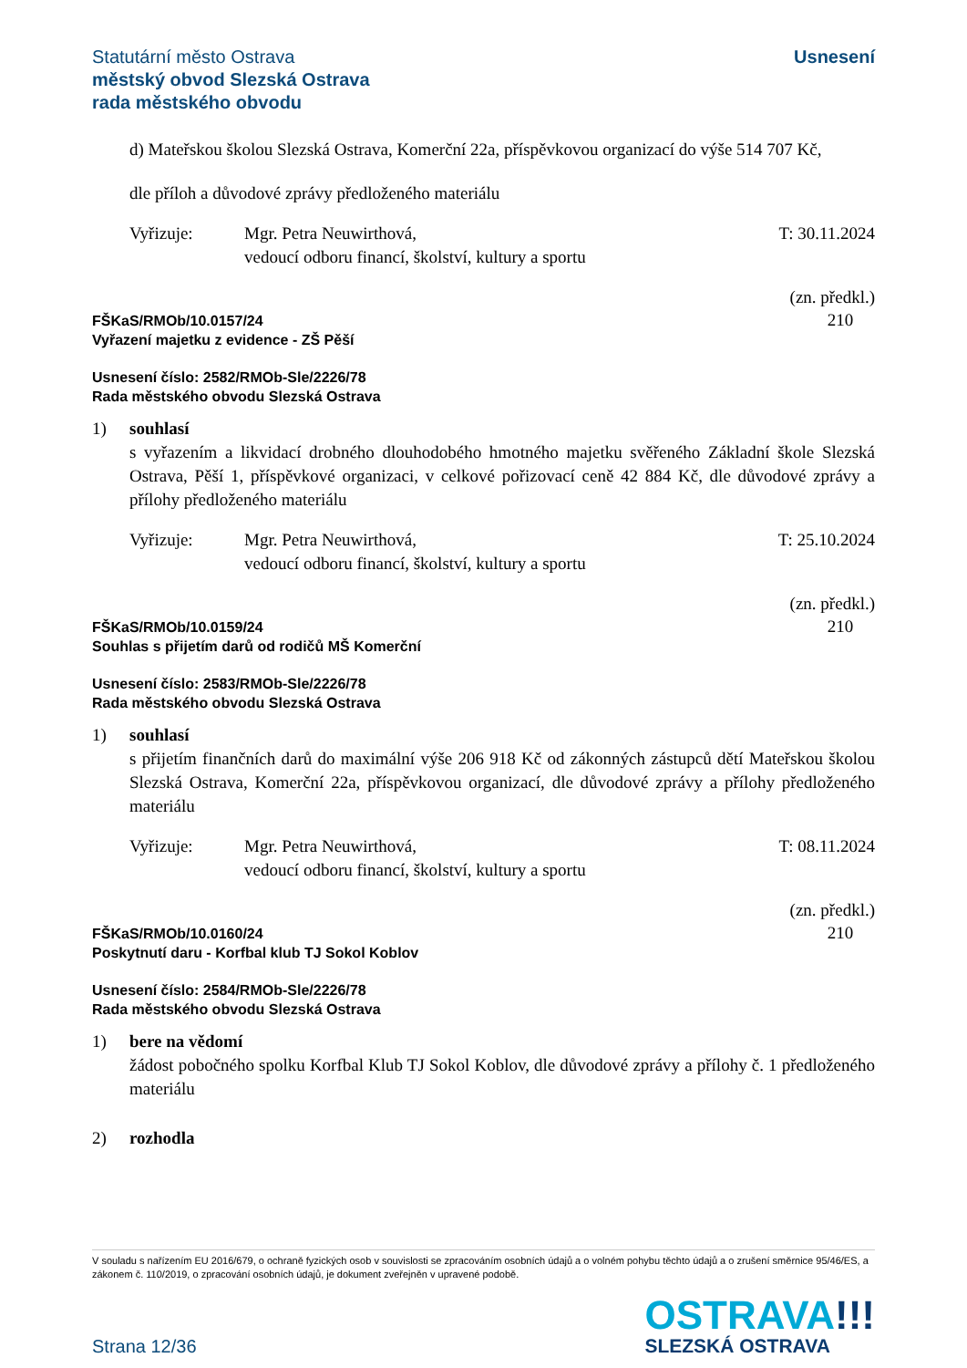Statutární město Ostrava
městský obvod Slezská Ostrava
rada městského obvodu
Usnesení
d) Mateřskou školou Slezská Ostrava, Komerční 22a, příspěvkovou organizací do výše 514 707 Kč,
dle příloh a důvodové zprávy předloženého materiálu
Vyřizuje: Mgr. Petra Neuwirthová,
vedoucí odboru financí, školství, kultury a sportu
T: 30.11.2024
(zn. předkl.)
210
FŠKaS/RMOb/10.0157/24
Vyřazení majetku z evidence - ZŠ Pěší
Usnesení číslo: 2582/RMOb-Sle/2226/78
Rada městského obvodu Slezská Ostrava
1) souhlasí
s vyřazením a likvidací drobného dlouhodobého hmotného majetku svěřeného Základní škole Slezská Ostrava, Pěší 1, příspěvkové organizaci, v celkové pořizovací ceně 42 884 Kč, dle důvodové zprávy a přílohy předloženého materiálu
Vyřizuje: Mgr. Petra Neuwirthová,
vedoucí odboru financí, školství, kultury a sportu
T: 25.10.2024
(zn. předkl.)
210
FŠKaS/RMOb/10.0159/24
Souhlas s přijetím darů od rodičů MŠ Komerční
Usnesení číslo: 2583/RMOb-Sle/2226/78
Rada městského obvodu Slezská Ostrava
1) souhlasí
s přijetím finančních darů do maximální výše 206 918 Kč od zákonných zástupců dětí Mateřskou školou Slezská Ostrava, Komerční 22a, příspěvkovou organizací, dle důvodové zprávy a přílohy předloženého materiálu
Vyřizuje: Mgr. Petra Neuwirthová,
vedoucí odboru financí, školství, kultury a sportu
T: 08.11.2024
(zn. předkl.)
210
FŠKaS/RMOb/10.0160/24
Poskytnutí daru - Korfbal klub TJ Sokol Koblov
Usnesení číslo: 2584/RMOb-Sle/2226/78
Rada městského obvodu Slezská Ostrava
1) bere na vědomí
žádost pobočného spolku Korfbal Klub TJ Sokol Koblov, dle důvodové zprávy a přílohy č. 1 předloženého materiálu
2) rozhodla
V souladu s nařízením EU 2016/679, o ochraně fyzických osob v souvislosti se zpracováním osobních údajů a o volném pohybu těchto údajů a o zrušení směrnice 95/46/ES, a zákonem č. 110/2019, o zpracování osobních údajů, je dokument zveřejněn v upravené podobě.
Strana 12/36
OSTRAVA!!!
SLEZSKÁ OSTRAVA